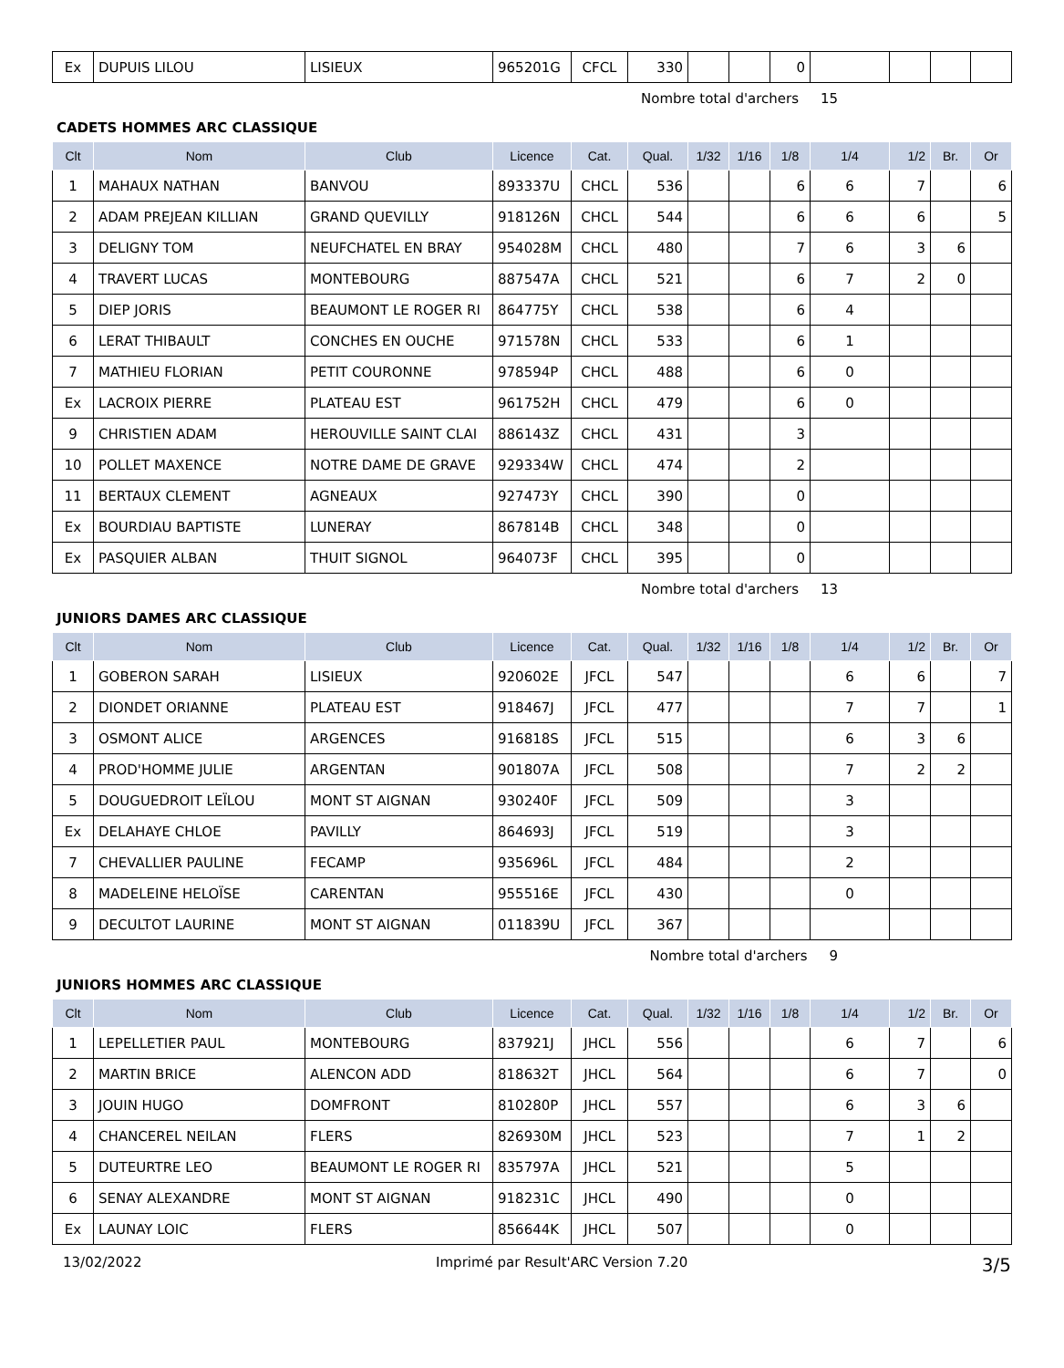| Ex | DUPUIS LILOU | LISIEUX | 965201G | CFCL | 330 | | | 0 | | | | |
Nombre total d'archers 15
CADETS HOMMES ARC CLASSIQUE
| Clt | Nom | Club | Licence | Cat. | Qual. | 1/32 | 1/16 | 1/8 | 1/4 | 1/2 | Br. | Or |
| --- | --- | --- | --- | --- | --- | --- | --- | --- | --- | --- | --- | --- |
| 1 | MAHAUX NATHAN | BANVOU | 893337U | CHCL | 536 | | | 6 | 6 | 7 | | 6 |
| 2 | ADAM PREJEAN KILLIAN | GRAND QUEVILLY | 918126N | CHCL | 544 | | | 6 | 6 | 6 | | 5 |
| 3 | DELIGNY TOM | NEUFCHATEL EN BRAY | 954028M | CHCL | 480 | | | 7 | 6 | 3 | 6 | |
| 4 | TRAVERT LUCAS | MONTEBOURG | 887547A | CHCL | 521 | | | 6 | 7 | 2 | 0 | |
| 5 | DIEP JORIS | BEAUMONT LE ROGER RI | 864775Y | CHCL | 538 | | | 6 | 4 | | | |
| 6 | LERAT THIBAULT | CONCHES EN OUCHE | 971578N | CHCL | 533 | | | 6 | 1 | | | |
| 7 | MATHIEU FLORIAN | PETIT COURONNE | 978594P | CHCL | 488 | | | 6 | 0 | | | |
| Ex | LACROIX PIERRE | PLATEAU EST | 961752H | CHCL | 479 | | | 6 | 0 | | | |
| 9 | CHRISTIEN ADAM | HEROUVILLE SAINT CLAI | 886143Z | CHCL | 431 | | | 3 | | | | |
| 10 | POLLET MAXENCE | NOTRE DAME DE GRAVE | 929334W | CHCL | 474 | | | 2 | | | | |
| 11 | BERTAUX CLEMENT | AGNEAUX | 927473Y | CHCL | 390 | | | 0 | | | | |
| Ex | BOURDIAU BAPTISTE | LUNERAY | 867814B | CHCL | 348 | | | 0 | | | | |
| Ex | PASQUIER ALBAN | THUIT SIGNOL | 964073F | CHCL | 395 | | | 0 | | | | |
Nombre total d'archers 13
JUNIORS DAMES ARC CLASSIQUE
| Clt | Nom | Club | Licence | Cat. | Qual. | 1/32 | 1/16 | 1/8 | 1/4 | 1/2 | Br. | Or |
| --- | --- | --- | --- | --- | --- | --- | --- | --- | --- | --- | --- | --- |
| 1 | GOBERON SARAH | LISIEUX | 920602E | JFCL | 547 | | | | 6 | 6 | | 7 |
| 2 | DIONDET ORIANNE | PLATEAU EST | 918467J | JFCL | 477 | | | | 7 | 7 | | 1 |
| 3 | OSMONT ALICE | ARGENCES | 916818S | JFCL | 515 | | | | 6 | 3 | 6 | |
| 4 | PROD'HOMME JULIE | ARGENTAN | 901807A | JFCL | 508 | | | | 7 | 2 | 2 | |
| 5 | DOUGUEDROIT LEÏLOU | MONT ST AIGNAN | 930240F | JFCL | 509 | | | | 3 | | | |
| Ex | DELAHAYE CHLOE | PAVILLY | 864693J | JFCL | 519 | | | | 3 | | | |
| 7 | CHEVALLIER PAULINE | FECAMP | 935696L | JFCL | 484 | | | | 2 | | | |
| 8 | MADELEINE HELOÏSE | CARENTAN | 955516E | JFCL | 430 | | | | 0 | | | |
| 9 | DECULTOT LAURINE | MONT ST AIGNAN | 011839U | JFCL | 367 | | | | | | | |
Nombre total d'archers 9
JUNIORS HOMMES ARC CLASSIQUE
| Clt | Nom | Club | Licence | Cat. | Qual. | 1/32 | 1/16 | 1/8 | 1/4 | 1/2 | Br. | Or |
| --- | --- | --- | --- | --- | --- | --- | --- | --- | --- | --- | --- | --- |
| 1 | LEPELLETIER PAUL | MONTEBOURG | 837921J | JHCL | 556 | | | | 6 | 7 | | 6 |
| 2 | MARTIN BRICE | ALENCON ADD | 818632T | JHCL | 564 | | | | 6 | 7 | | 0 |
| 3 | JOUIN HUGO | DOMFRONT | 810280P | JHCL | 557 | | | | 6 | 3 | 6 | |
| 4 | CHANCEREL NEILAN | FLERS | 826930M | JHCL | 523 | | | | 7 | 1 | 2 | |
| 5 | DUTEURTRE LEO | BEAUMONT LE ROGER RI | 835797A | JHCL | 521 | | | | 5 | | | |
| 6 | SENAY ALEXANDRE | MONT ST AIGNAN | 918231C | JHCL | 490 | | | | 0 | | | |
| Ex | LAUNAY LOIC | FLERS | 856644K | JHCL | 507 | | | | 0 | | | |
13/02/2022 Imprimé par Result'ARC Version 7.20 3/5